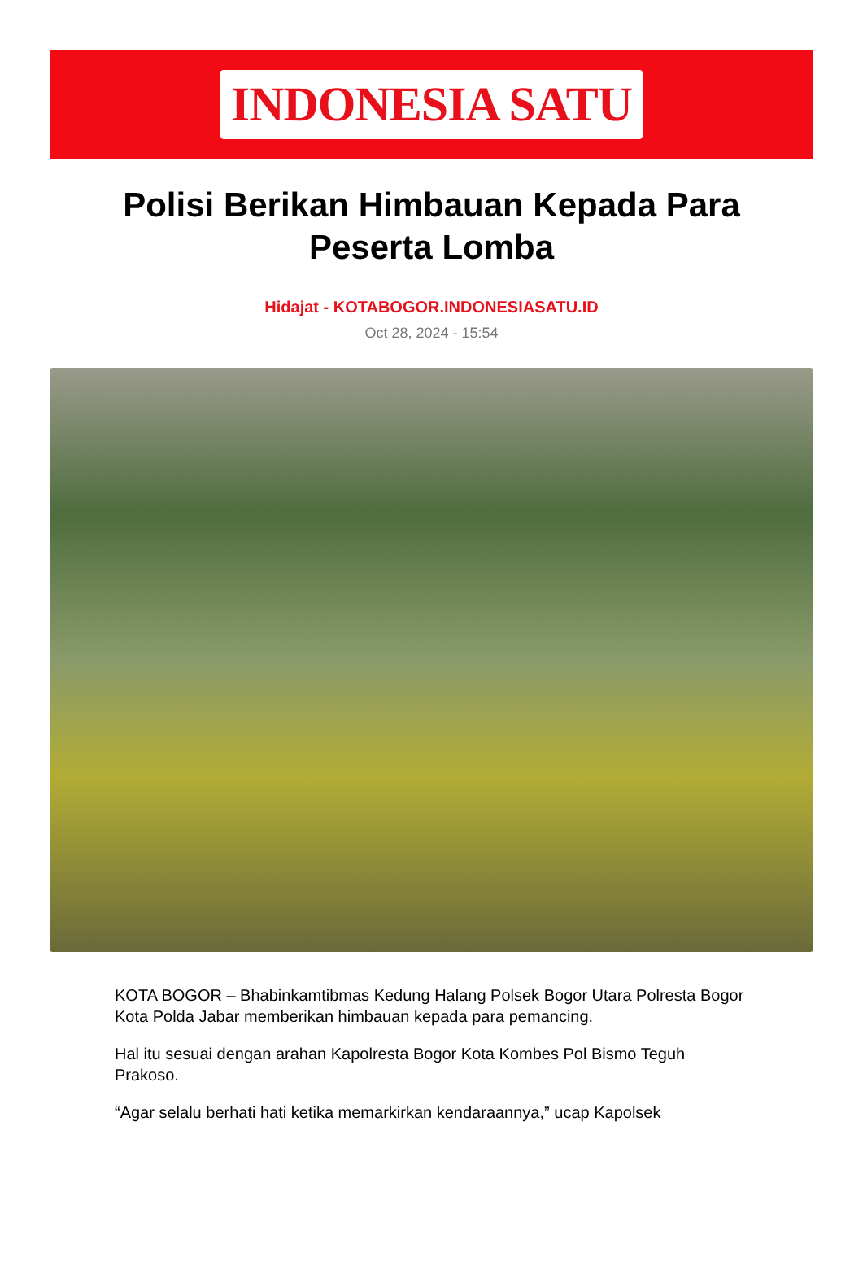INDONESIA SATU
Polisi Berikan Himbauan Kepada Para Peserta Lomba
Hidajat - KOTABOGOR.INDONESIASATU.ID
Oct 28, 2024 - 15:54
KOTA BOGOR – Bhabinkamtibmas Kedung Halang Polsek Bogor Utara Polresta Bogor Kota Polda Jabar memberikan himbauan kepada para pemancing.
Hal itu sesuai dengan arahan Kapolresta Bogor Kota Kombes Pol Bismo Teguh Prakoso.
“Agar selalu berhati hati ketika memarkirkan kendaraannya,” ucap Kapolsek